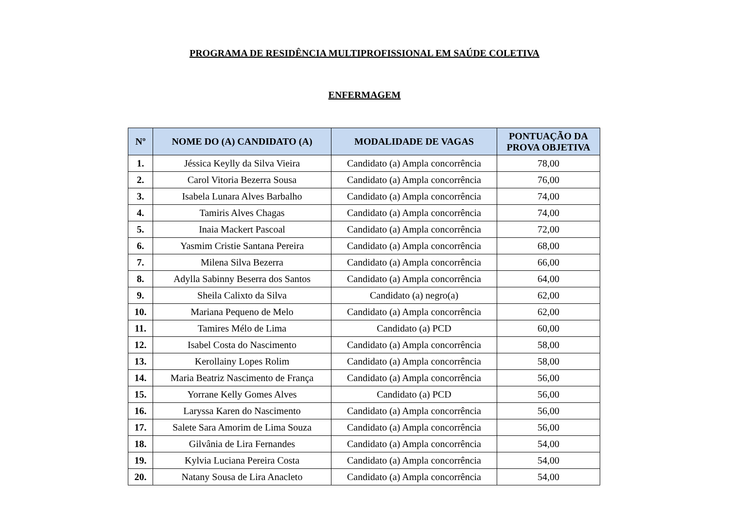PROGRAMA DE RESIDÊNCIA MULTIPROFISSIONAL EM SAÚDE COLETIVA
ENFERMAGEM
| Nº | NOME DO (A) CANDIDATO (A) | MODALIDADE DE VAGAS | PONTUAÇÃO DA PROVA OBJETIVA |
| --- | --- | --- | --- |
| 1. | Jéssica Keylly da Silva Vieira | Candidato (a) Ampla concorrência | 78,00 |
| 2. | Carol Vitoria Bezerra Sousa | Candidato (a) Ampla concorrência | 76,00 |
| 3. | Isabela Lunara Alves Barbalho | Candidato (a) Ampla concorrência | 74,00 |
| 4. | Tamiris Alves Chagas | Candidato (a) Ampla concorrência | 74,00 |
| 5. | Inaia Mackert Pascoal | Candidato (a) Ampla concorrência | 72,00 |
| 6. | Yasmim Cristie Santana Pereira | Candidato (a) Ampla concorrência | 68,00 |
| 7. | Milena Silva Bezerra | Candidato (a) Ampla concorrência | 66,00 |
| 8. | Adylla Sabinny Beserra dos Santos | Candidato (a) Ampla concorrência | 64,00 |
| 9. | Sheila Calixto da Silva | Candidato (a) negro(a) | 62,00 |
| 10. | Mariana Pequeno de Melo | Candidato (a) Ampla concorrência | 62,00 |
| 11. | Tamires Mélo de Lima | Candidato (a) PCD | 60,00 |
| 12. | Isabel Costa do Nascimento | Candidato (a) Ampla concorrência | 58,00 |
| 13. | Kerollainy Lopes Rolim | Candidato (a) Ampla concorrência | 58,00 |
| 14. | Maria Beatriz Nascimento de França | Candidato (a) Ampla concorrência | 56,00 |
| 15. | Yorrane Kelly Gomes Alves | Candidato (a) PCD | 56,00 |
| 16. | Laryssa Karen do Nascimento | Candidato (a) Ampla concorrência | 56,00 |
| 17. | Salete Sara Amorim de Lima Souza | Candidato (a) Ampla concorrência | 56,00 |
| 18. | Gilvânia de Lira Fernandes | Candidato (a) Ampla concorrência | 54,00 |
| 19. | Kylvia Luciana Pereira Costa | Candidato (a) Ampla concorrência | 54,00 |
| 20. | Natany Sousa de Lira Anacleto | Candidato (a) Ampla concorrência | 54,00 |